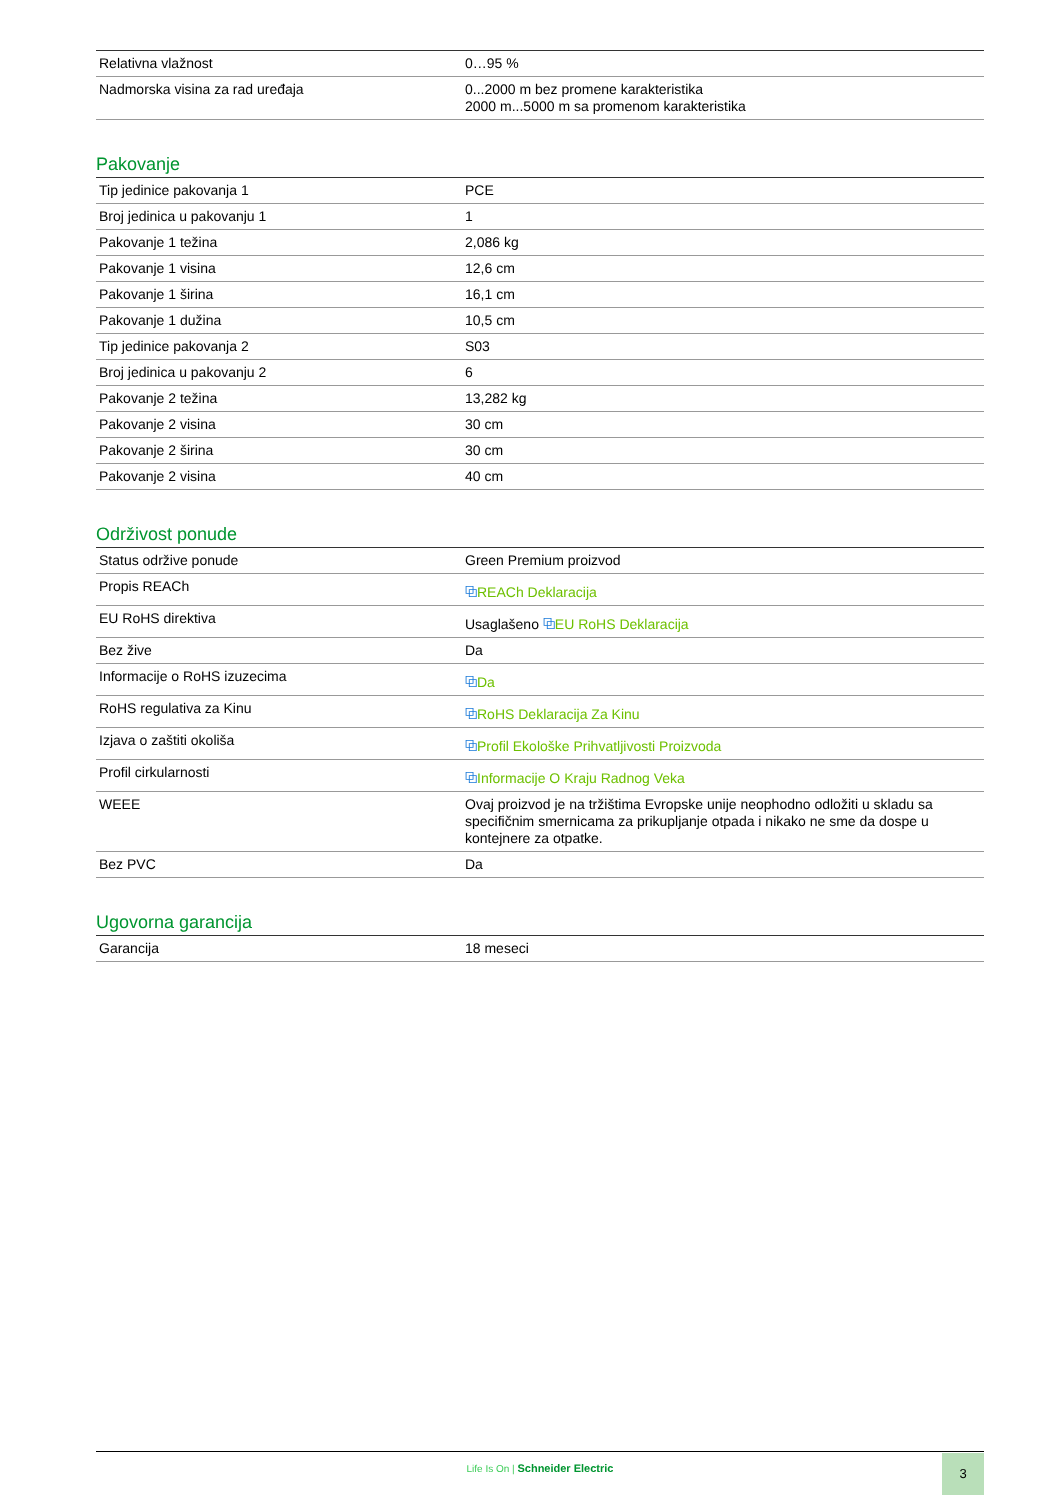| Relativna vlažnost | 0…95 % |
| Nadmorska visina za rad uređaja | 0...2000 m bez promene karakteristika 2000 m...5000 m sa promenom karakteristika |
Pakovanje
| Tip jedinice pakovanja 1 | PCE |
| Broj jedinica u pakovanju 1 | 1 |
| Pakovanje 1 težina | 2,086 kg |
| Pakovanje 1 visina | 12,6 cm |
| Pakovanje 1 širina | 16,1 cm |
| Pakovanje 1 dužina | 10,5 cm |
| Tip jedinice pakovanja 2 | S03 |
| Broj jedinica u pakovanju 2 | 6 |
| Pakovanje 2 težina | 13,282 kg |
| Pakovanje 2 visina | 30 cm |
| Pakovanje 2 širina | 30 cm |
| Pakovanje 2 visina | 40 cm |
Održivost ponude
| Status održive ponude | Green Premium proizvod |
| Propis REACh | ⧉ REACh Deklaracija |
| EU RoHS direktiva | Usaglašeno ⧉ EU RoHS Deklaracija |
| Bez žive | Da |
| Informacije o RoHS izuzecima | ⧉ Da |
| RoHS regulativa za Kinu | ⧉ RoHS Deklaracija Za Kinu |
| Izjava o zaštiti okoliša | ⧉ Profil Ekološke Prihvatljivosti Proizvoda |
| Profil cirkularnosti | ⧉ Informacije O Kraju Radnog Veka |
| WEEE | Ovaj proizvod je na tržištima Evropske unije neophodno odložiti u skladu sa specifičnim smernicama za prikupljanje otpada i nikako ne sme da dospe u kontejnere za otpatke. |
| Bez PVC | Da |
Ugovorna garancija
| Garancija | 18 meseci |
Life Is On | Schneider Electric
3